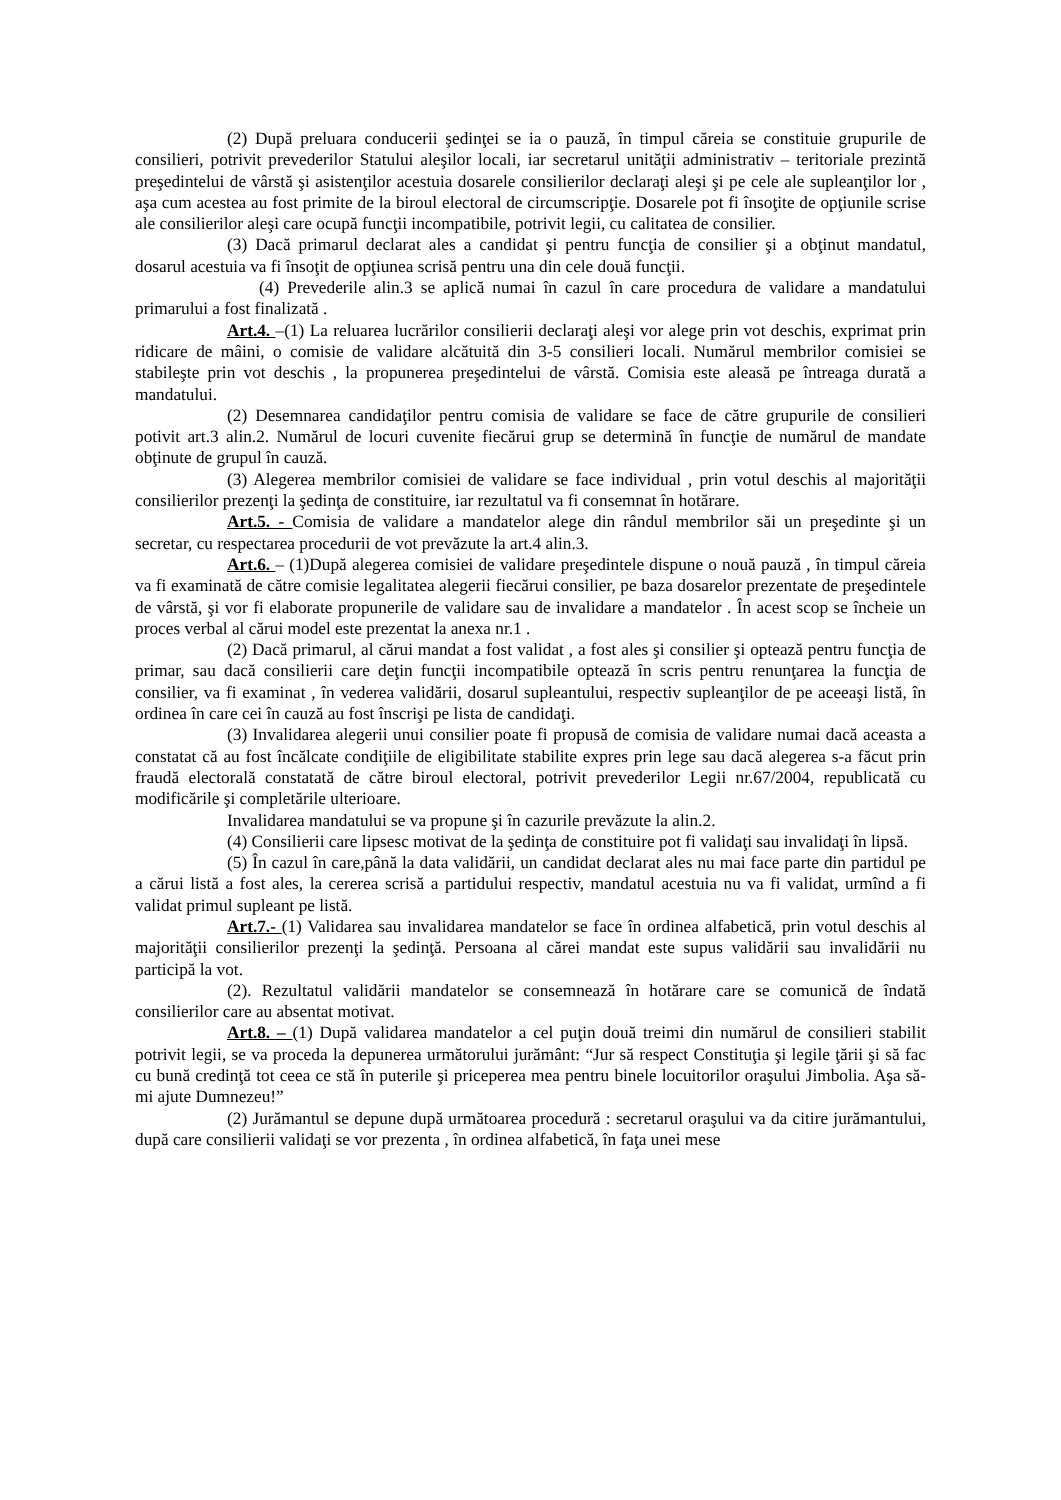(2) După preluara conducerii şedinţei se ia o pauză, în timpul căreia se constituie grupurile de consilieri, potrivit prevederilor Statului aleşilor locali, iar secretarul unităţii administrativ – teritoriale prezintă preşedintelui de vârstă şi asistenţilor acestuia dosarele consilierilor declaraţi aleşi şi pe cele ale supleanţilor lor , aşa cum acestea au fost primite de la biroul electoral de circumscripţie. Dosarele pot fi însoţite de opţiunile scrise ale consilierilor aleşi care ocupă funcţii incompatibile, potrivit legii, cu calitatea de consilier.
(3) Dacă primarul declarat ales a candidat şi pentru funcţia de consilier şi a obţinut mandatul, dosarul acestuia va fi însoţit de opţiunea scrisă pentru una din cele două funcţii.
(4) Prevederile alin.3 se aplică numai în cazul în care procedura de validare a mandatului primarului a fost finalizată .
Art.4. –(1) La reluarea lucrărilor consilierii declaraţi aleşi vor alege prin vot deschis, exprimat prin ridicare de mâini, o comisie de validare alcătuită din 3-5 consilieri locali. Numărul membrilor comisiei se stabileşte prin vot deschis , la propunerea preşedintelui de vârstă. Comisia este aleasă pe întreaga durată a mandatului.
(2) Desemnarea candidaţilor pentru comisia de validare se face de către grupurile de consilieri potivit art.3 alin.2. Numărul de locuri cuvenite fiecărui grup se determină în funcţie de numărul de mandate obţinute de grupul în cauză.
(3) Alegerea membrilor comisiei de validare se face individual , prin votul deschis al majorităţii consilierilor prezenţi la şedinţa de constituire, iar rezultatul va fi consemnat în hotărare.
Art.5. - Comisia de validare a mandatelor alege din rândul membrilor săi un preşedinte şi un secretar, cu respectarea procedurii de vot prevăzute la art.4 alin.3.
Art.6. – (1)După alegerea comisiei de validare preşedintele dispune o nouă pauză , în timpul căreia va fi examinată de către comisie legalitatea alegerii fiecărui consilier, pe baza dosarelor prezentate de preşedintele de vârstă, şi vor fi elaborate propunerile de validare sau de invalidare a mandatelor . În acest scop se încheie un proces verbal al cărui model este prezentat la anexa nr.1 .
(2) Dacă primarul, al cărui mandat a fost validat , a fost ales şi consilier şi optează pentru funcţia de primar, sau dacă consilierii care deţin funcţii incompatibile optează în scris pentru renunţarea la funcţia de consilier, va fi examinat , în vederea validării, dosarul supleantului, respectiv supleanţilor de pe aceeaşi listă, în ordinea în care cei în cauză au fost înscrişi pe lista de candidaţi.
(3) Invalidarea alegerii unui consilier poate fi propusă de comisia de validare numai dacă aceasta a constatat că au fost încălcate condiţiile de eligibilitate stabilite expres prin lege sau dacă alegerea s-a făcut prin fraudă electorală constatată de către biroul electoral, potrivit prevederilor Legii nr.67/2004, republicată cu modificările şi completările ulterioare.
Invalidarea mandatului se va propune şi în cazurile prevăzute la alin.2.
(4) Consilierii care lipsesc motivat de la şedinţa de constituire pot fi validaţi sau invalidaţi în lipsă.
(5) În cazul în care,până la data validării, un candidat declarat ales nu mai face parte din partidul pe a cărui listă a fost ales, la cererea scrisă a partidului respectiv, mandatul acestuia nu va fi validat, urmînd a fi validat primul supleant pe listă.
Art.7.- (1) Validarea sau invalidarea mandatelor se face în ordinea alfabetică, prin votul deschis al majorităţii consilierilor prezenţi la şedinţă. Persoana al cărei mandat este supus validării sau invalidării nu participă la vot.
(2). Rezultatul validării mandatelor se consemnează în hotărare care se comunică de îndată consilierilor care au absentat motivat.
Art.8. – (1) După validarea mandatelor a cel puţin două treimi din numărul de consilieri stabilit potrivit legii, se va proceda la depunerea următorului jurământ: “Jur să respect Constituţia şi legile ţării şi să fac cu bună credinţă tot ceea ce stă în puterile şi priceperea mea pentru binele locuitorilor oraşului Jimbolia. Aşa să-mi ajute Dumnezeu!”
(2) Jurămantul se depune după următoarea procedură : secretarul oraşului va da citire jurămantului, după care consilierii validaţi se vor prezenta , în ordinea alfabetică, în faţa unei mese